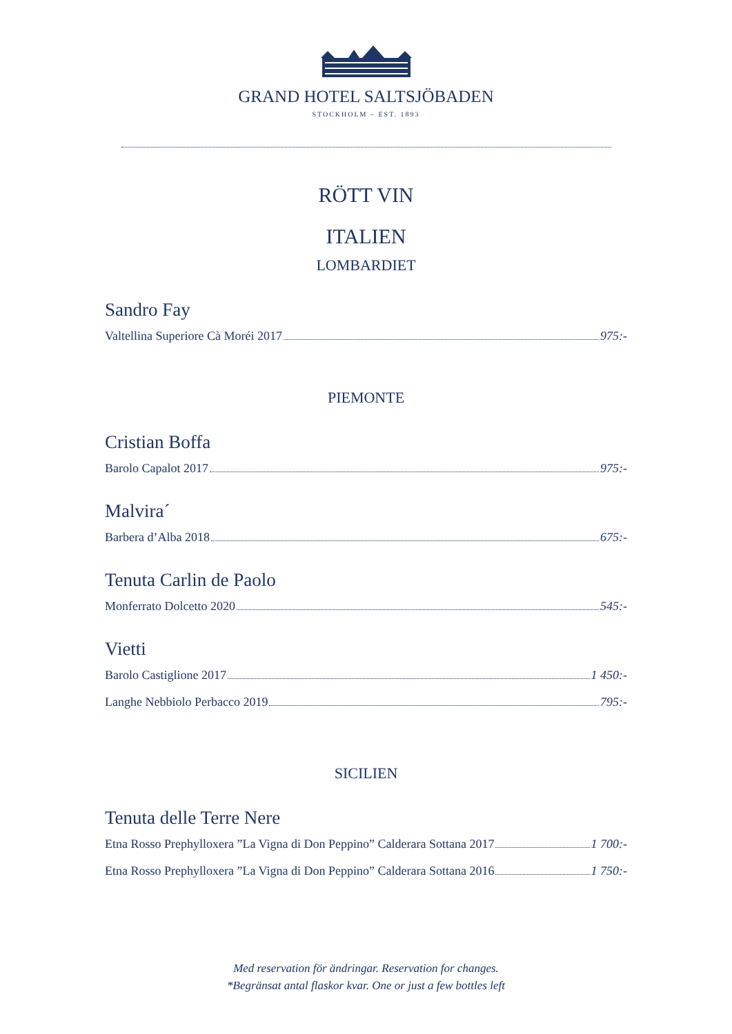GRAND HOTEL SALTSJÖBADEN
STOCKHOLM – EST. 1893
RÖTT VIN
ITALIEN
LOMBARDIET
Sandro Fay
Valtellina Superiore Cà Moréi 2017 975:-
PIEMONTE
Cristian Boffa
Barolo Capalot 2017 975:-
Malvira´
Barbera d’Alba 2018 675:-
Tenuta Carlin de Paolo
Monferrato Dolcetto 2020 545:-
Vietti
Barolo Castiglione 2017 1 450:-
Langhe Nebbiolo Perbacco 2019 795:-
SICILIEN
Tenuta delle Terre Nere
Etna Rosso Prephylloxera ”La Vigna di Don Peppino” Calderara Sottana 2017 1 700:-
Etna Rosso Prephylloxera ”La Vigna di Don Peppino” Calderara Sottana 2016 1 750:-
Med reservation för ändringar. Reservation for changes.
*Begränsat antal flaskor kvar. One or just a few bottles left